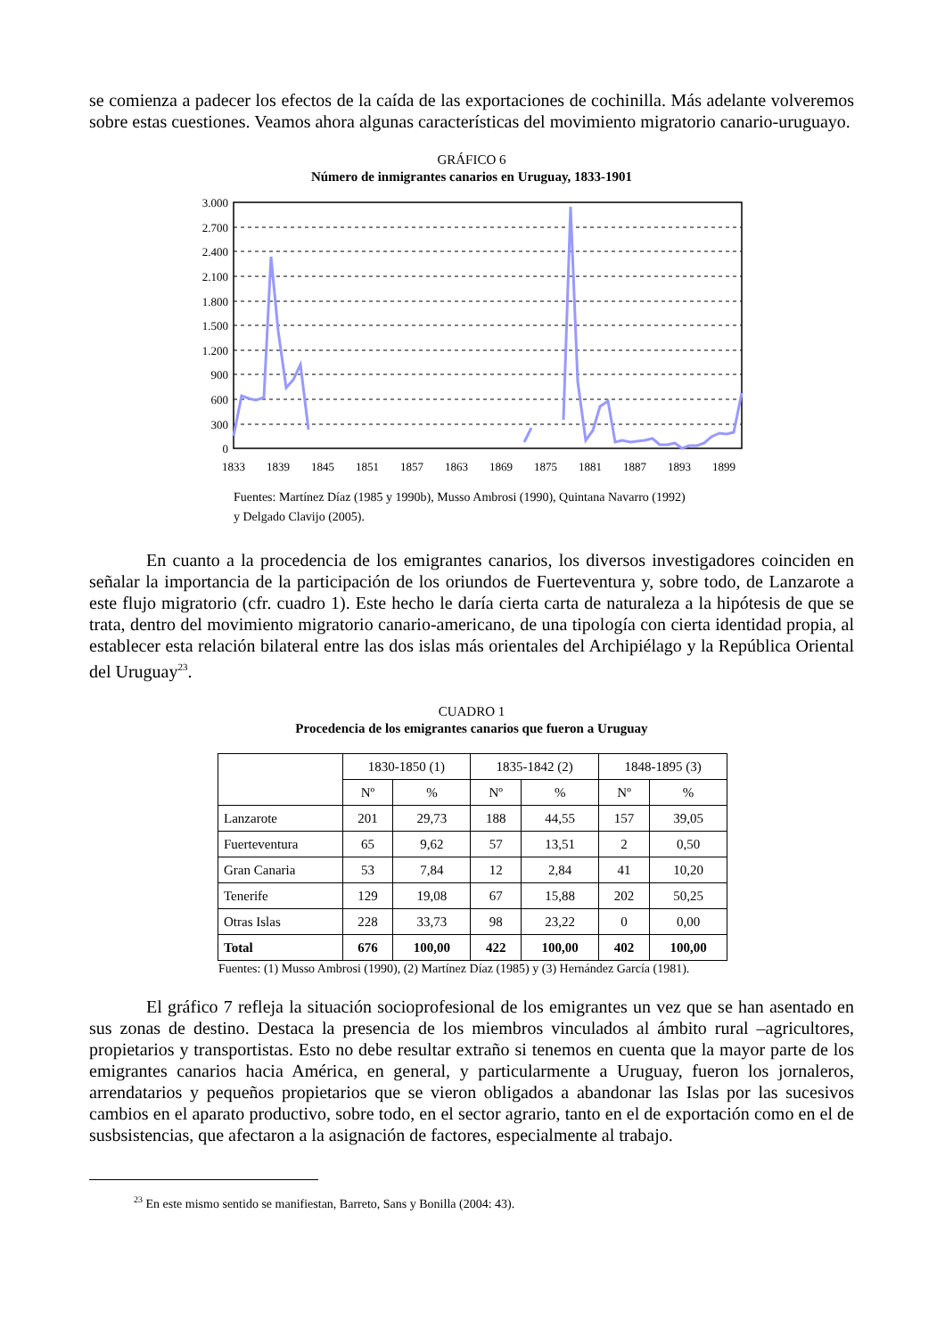se comienza a padecer los efectos de la caída de las exportaciones de cochinilla. Más adelante volveremos sobre estas cuestiones. Veamos ahora algunas características del movimiento migratorio canario-uruguayo.
GRÁFICO 6
Número de inmigrantes canarios en Uruguay, 1833-1901
3.000
2.700
2.400
2.100
1.800
1.500
1.200
900
600
300
0
1833
1839
1845
1851
1857
1863
1869
1875
1881
1887
1893
1899
Fuentes: Martínez Díaz (1985 y 1990b), Musso Ambrosi (1990), Quintana Navarro (1992)
y Delgado Clavijo (2005).
En cuanto a la procedencia de los emigrantes canarios, los diversos investigadores coinciden en señalar la importancia de la participación de los oriundos de Fuerteventura y, sobre todo, de Lanzarote a este flujo migratorio (cfr. cuadro 1). Este hecho le daría cierta carta de naturaleza a la hipótesis de que se trata, dentro del movimiento migratorio canario-americano, de una tipología con cierta identidad propia, al establecer esta relación bilateral entre las dos islas más orientales del Archipiélago y la República Oriental del Uruguay<sup>23</sup>.
CUADRO 1
Procedencia de los emigrantes canarios que fueron a Uruguay
| | 1830-1850 (1) | | 1835-1842 (2) | | 1848-1895 (3) | |
| | Nº | % | Nº | % | Nº | % |
| Lanzarote | 201 | 29,73 | 188 | 44,55 | 157 | 39,05 |
| Fuerteventura | 65 | 9,62 | 57 | 13,51 | 2 | 0,50 |
| Gran Canaria | 53 | 7,84 | 12 | 2,84 | 41 | 10,20 |
| Tenerife | 129 | 19,08 | 67 | 15,88 | 202 | 50,25 |
| Otras Islas | 228 | 33,73 | 98 | 23,22 | 0 | 0,00 |
| Total | 676 | 100,00 | 422 | 100,00 | 402 | 100,00 |
Fuentes: (1) Musso Ambrosi (1990), (2) Martínez Díaz (1985) y (3) Hernández García (1981).
El gráfico 7 refleja la situación socioprofesional de los emigrantes un vez que se han asentado en sus zonas de destino. Destaca la presencia de los miembros vinculados al ámbito rural –agricultores, propietarios y transportistas. Esto no debe resultar extraño si tenemos en cuenta que la mayor parte de los emigrantes canarios hacia América, en general, y particularmente a Uruguay, fueron los jornaleros, arrendatarios y pequeños propietarios que se vieron obligados a abandonar las Islas por las sucesivos cambios en el aparato productivo, sobre todo, en el sector agrario, tanto en el de exportación como en el de susbsistencias, que afectaron a la asignación de factores, especialmente al trabajo.
<sup>23</sup> En este mismo sentido se manifiestan, Barreto, Sans y Bonilla (2004: 43).